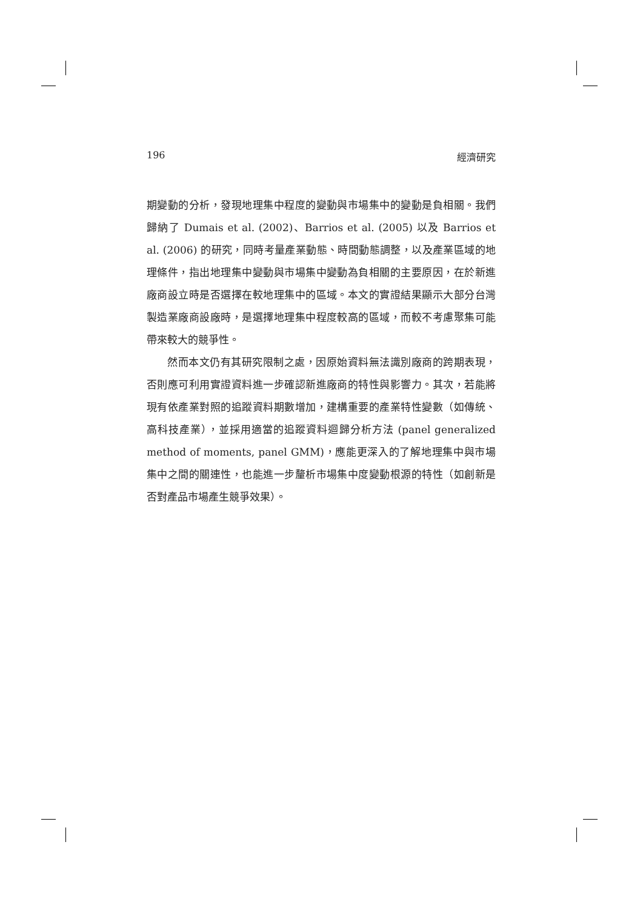196 經濟研究
期變動的分析，發現地理集中程度的變動與市場集中的變動是負相關。我們歸納了 Dumais et al. (2002)、Barrios et al. (2005) 以及 Barrios et al. (2006) 的研究，同時考量產業動態、時間動態調整，以及產業區域的地理條件，指出地理集中變動與市場集中變動為負相關的主要原因，在於新進廠商設立時是否選擇在較地理集中的區域。本文的實證結果顯示大部分台灣製造業廠商設廠時，是選擇地理集中程度較高的區域，而較不考慮聚集可能帶來較大的競爭性。
然而本文仍有其研究限制之處，因原始資料無法識別廠商的跨期表現，否則應可利用實證資料進一步確認新進廠商的特性與影響力。其次，若能將現有依產業對照的追蹤資料期數增加，建構重要的產業特性變數（如傳統、高科技產業），並採用適當的追蹤資料迴歸分析方法 (panel generalized method of moments, panel GMM)，應能更深入的了解地理集中與市場集中之間的關連性，也能進一步釐析市場集中度變動根源的特性（如創新是否對產品市場產生競爭效果）。